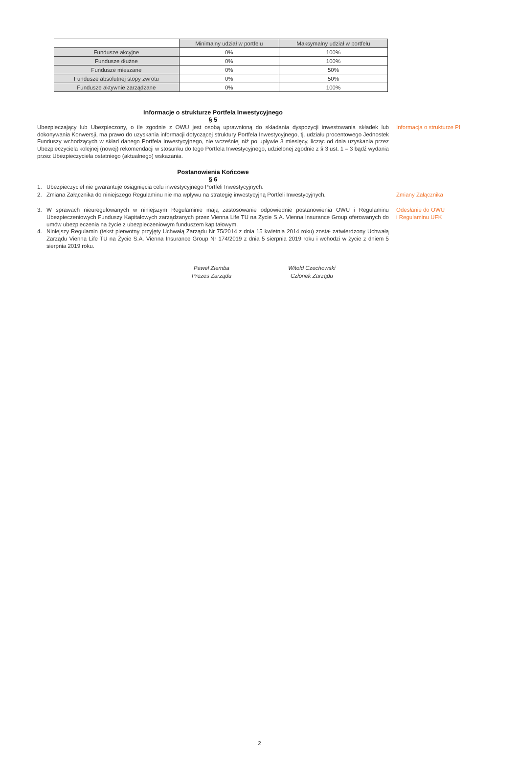| | Minimalny udział w portfelu | Maksymalny udział w portfelu |
| --- | --- | --- |
| Fundusze akcyjne | 0% | 100% |
| Fundusze dłużne | 0% | 100% |
| Fundusze mieszane | 0% | 50% |
| Fundusze absolutnej stopy zwrotu | 0% | 50% |
| Fundusze aktywnie zarządzane | 0% | 100% |
Informacje o strukturze Portfela Inwestycyjnego
§ 5
Ubezpieczający lub Ubezpieczony, o ile zgodnie z OWU jest osobą uprawnioną do składania dyspozycji inwestowania składek lub dokonywania Konwersji, ma prawo do uzyskania informacji dotyczącej struktury Portfela Inwestycyjnego, tj. udziału procentowego Jednostek Funduszy wchodzących w skład danego Portfela Inwestycyjnego, nie wcześniej niż po upływie 3 miesięcy, licząc od dnia uzyskania przez Ubezpieczyciela kolejnej (nowej) rekomendacji w stosunku do tego Portfela Inwestycyjnego, udzielonej zgodnie z § 3 ust. 1 – 3 bądź wydania przez Ubezpieczyciela ostatniego (aktualnego) wskazania.
Informacja o strukturze PI
Postanowienia Końcowe
§ 6
1. Ubezpieczyciel nie gwarantuje osiągnięcia celu inwestycyjnego Portfeli Inwestycyjnych.
2. Zmiana Załącznika do niniejszego Regulaminu nie ma wpływu na strategię inwestycyjną Portfeli Inwestycyjnych.
Zmiany Załącznika
3. W sprawach nieuregulowanych w niniejszym Regulaminie mają zastosowanie odpowiednie postanowienia OWU i Regulaminu Ubezpieczeniowych Funduszy Kapitałowych zarządzanych przez Vienna Life TU na Życie S.A. Vienna Insurance Group oferowanych do umów ubezpieczenia na życie z ubezpieczeniowym funduszem kapitałowym.
4. Niniejszy Regulamin (tekst pierwotny przyjęty Uchwałą Zarządu Nr 75/2014 z dnia 15 kwietnia 2014 roku) został zatwierdzony Uchwałą Zarządu Vienna Life TU na Życie S.A. Vienna Insurance Group Nr 174/2019 z dnia 5 sierpnia 2019 roku i wchodzi w życie z dniem 5 sierpnia 2019 roku.
Odesłanie do OWU
i Regulaminu UFK
Paweł Ziemba
Prezes Zarządu
Witold Czechowski
Członek Zarządu
2